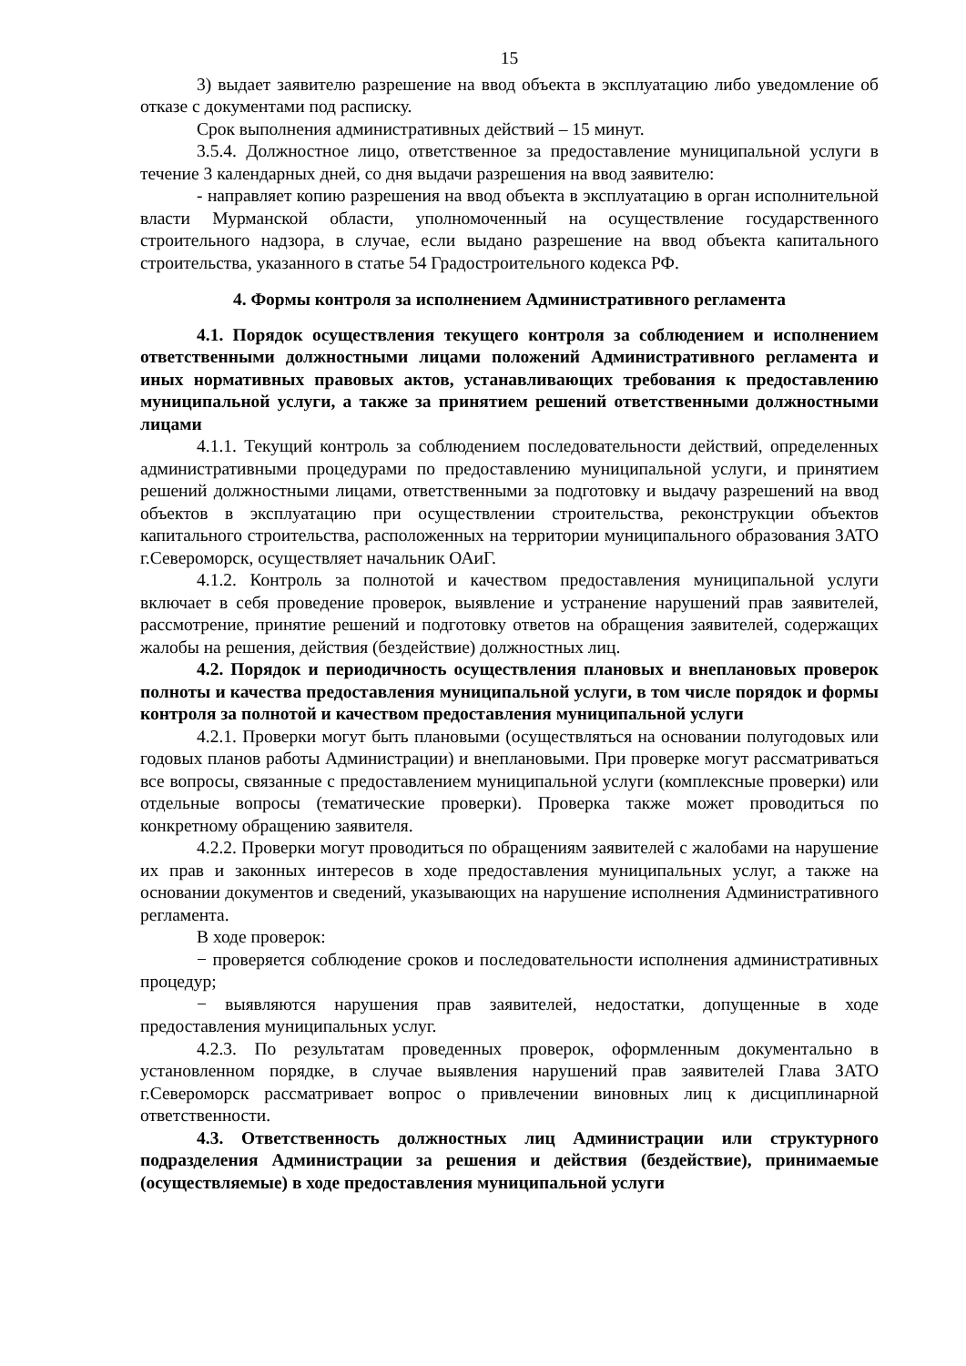15
3) выдает заявителю разрешение на ввод объекта в эксплуатацию либо уведомление об отказе с документами под расписку.
Срок выполнения административных действий – 15 минут.
3.5.4. Должностное лицо, ответственное за предоставление муниципальной услуги в течение 3 календарных дней, со дня выдачи разрешения на ввод заявителю:
- направляет копию разрешения на ввод объекта в эксплуатацию в орган исполнительной власти Мурманской области, уполномоченный на осуществление государственного строительного надзора, в случае, если выдано разрешение на ввод объекта капитального строительства, указанного в статье 54 Градостроительного кодекса РФ.
4. Формы контроля за исполнением Административного регламента
4.1. Порядок осуществления текущего контроля за соблюдением и исполнением ответственными должностными лицами положений Административного регламента и иных нормативных правовых актов, устанавливающих требования к предоставлению муниципальной услуги, а также за принятием решений ответственными должностными лицами
4.1.1. Текущий контроль за соблюдением последовательности действий, определенных административными процедурами по предоставлению муниципальной услуги, и принятием решений должностными лицами, ответственными за подготовку и выдачу разрешений на ввод объектов в эксплуатацию при осуществлении строительства, реконструкции объектов капитального строительства, расположенных на территории муниципального образования ЗАТО г.Североморск, осуществляет начальник ОАиГ.
4.1.2. Контроль за полнотой и качеством предоставления муниципальной услуги включает в себя проведение проверок, выявление и устранение нарушений прав заявителей, рассмотрение, принятие решений и подготовку ответов на обращения заявителей, содержащих жалобы на решения, действия (бездействие) должностных лиц.
4.2. Порядок и периодичность осуществления плановых и внеплановых проверок полноты и качества предоставления муниципальной услуги, в том числе порядок и формы контроля за полнотой и качеством предоставления муниципальной услуги
4.2.1. Проверки могут быть плановыми (осуществляться на основании полугодовых или годовых планов работы Администрации) и внеплановыми. При проверке могут рассматриваться все вопросы, связанные с предоставлением муниципальной услуги (комплексные проверки) или отдельные вопросы (тематические проверки). Проверка также может проводиться по конкретному обращению заявителя.
4.2.2. Проверки могут проводиться по обращениям заявителей с жалобами на нарушение их прав и законных интересов в ходе предоставления муниципальных услуг, а также на основании документов и сведений, указывающих на нарушение исполнения Административного регламента.
В ходе проверок:
− проверяется соблюдение сроков и последовательности исполнения административных процедур;
− выявляются нарушения прав заявителей, недостатки, допущенные в ходе предоставления муниципальных услуг.
4.2.3. По результатам проведенных проверок, оформленным документально в установленном порядке, в случае выявления нарушений прав заявителей Глава ЗАТО г.Североморск рассматривает вопрос о привлечении виновных лиц к дисциплинарной ответственности.
4.3. Ответственность должностных лиц Администрации или структурного подразделения Администрации за решения и действия (бездействие), принимаемые (осуществляемые) в ходе предоставления муниципальной услуги